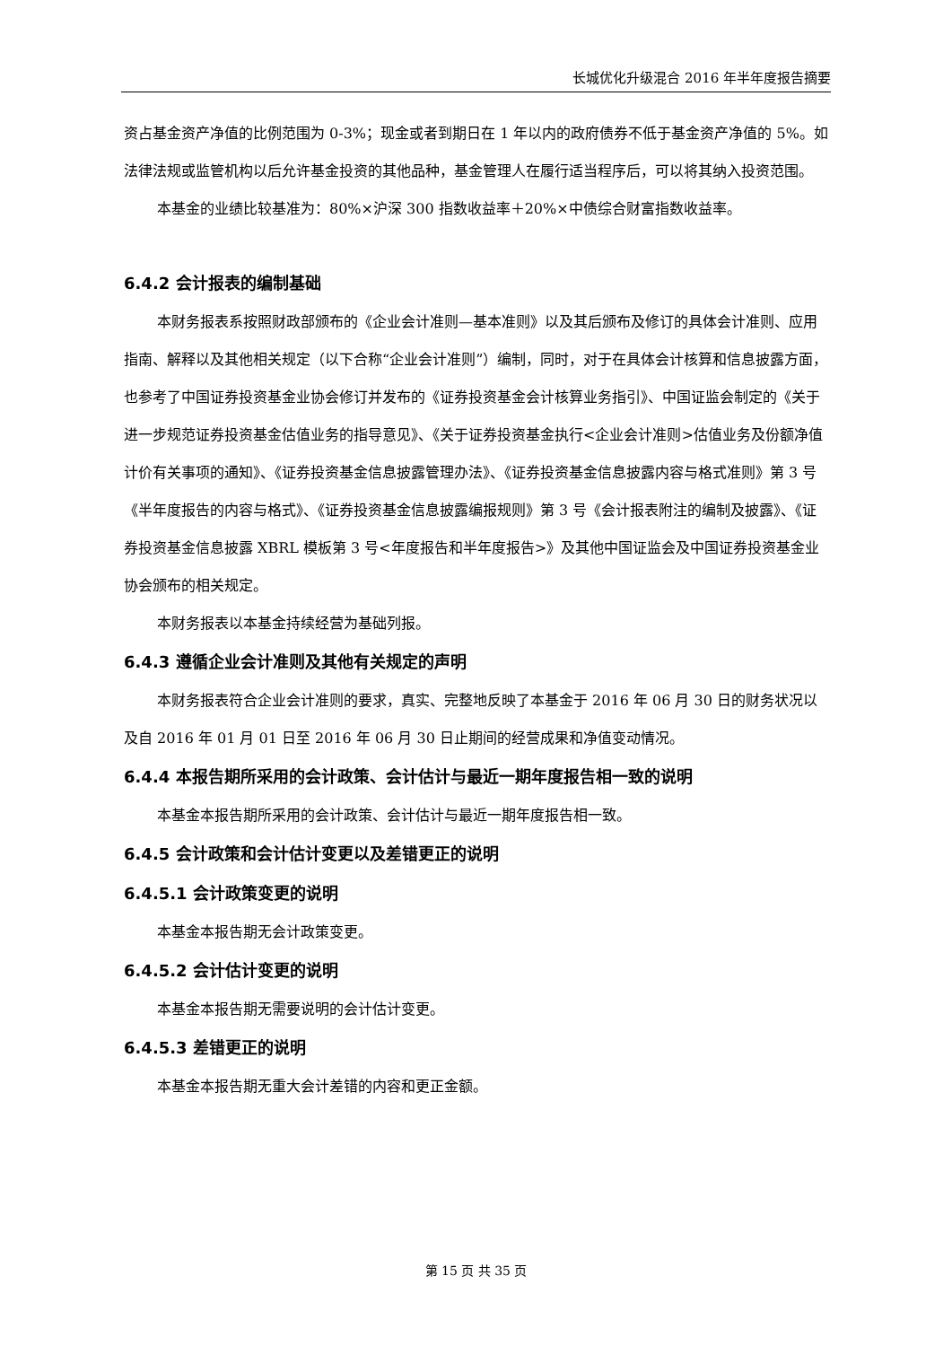长城优化升级混合 2016 年半年度报告摘要
资占基金资产净值的比例范围为 0-3%；现金或者到期日在 1 年以内的政府债券不低于基金资产净值的 5%。如法律法规或监管机构以后允许基金投资的其他品种，基金管理人在履行适当程序后，可以将其纳入投资范围。
本基金的业绩比较基准为：80%×沪深 300 指数收益率＋20%×中债综合财富指数收益率。
6.4.2 会计报表的编制基础
本财务报表系按照财政部颁布的《企业会计准则—基本准则》以及其后颁布及修订的具体会计准则、应用指南、解释以及其他相关规定（以下合称“企业会计准则”）编制，同时，对于在具体会计核算和信息披露方面，也参考了中国证券投资基金业协会修订并发布的《证券投资基金会计核算业务指引》、中国证监会制定的《关于进一步规范证券投资基金估值业务的指导意见》、《关于证券投资基金执行<企业会计准则>估值业务及份额净值计价有关事项的通知》、《证券投资基金信息披露管理办法》、《证券投资基金信息披露内容与格式准则》第 3 号《半年度报告的内容与格式》、《证券投资基金信息披露编报规则》第 3 号《会计报表附注的编制及披露》、《证券投资基金信息披露 XBRL 模板第 3 号<年度报告和半年度报告>》及其他中国证监会及中国证券投资基金业协会颁布的相关规定。
本财务报表以本基金持续经营为基础列报。
6.4.3 遵循企业会计准则及其他有关规定的声明
本财务报表符合企业会计准则的要求，真实、完整地反映了本基金于 2016 年 06 月 30 日的财务状况以及自 2016 年 01 月 01 日至 2016 年 06 月 30 日止期间的经营成果和净值变动情况。
6.4.4 本报告期所采用的会计政策、会计估计与最近一期年度报告相一致的说明
本基金本报告期所采用的会计政策、会计估计与最近一期年度报告相一致。
6.4.5 会计政策和会计估计变更以及差错更正的说明
6.4.5.1 会计政策变更的说明
本基金本报告期无会计政策变更。
6.4.5.2 会计估计变更的说明
本基金本报告期无需要说明的会计估计变更。
6.4.5.3 差错更正的说明
本基金本报告期无重大会计差错的内容和更正金额。
第 15 页 共 35 页